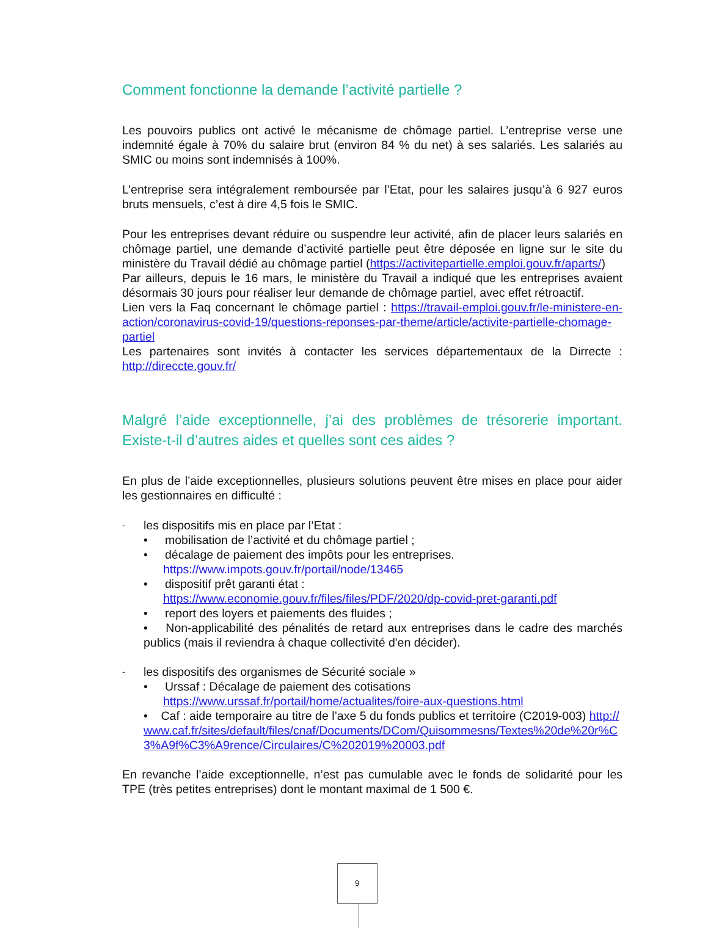Comment fonctionne la demande l’activité partielle ?
Les pouvoirs publics ont activé le mécanisme de chômage partiel. L’entreprise verse une indemnité égale à 70% du salaire brut (environ 84 % du net) à ses salariés. Les salariés au SMIC ou moins sont indemnisés à 100%.
L’entreprise sera intégralement remboursée par l’Etat, pour les salaires jusqu’à 6 927 euros bruts mensuels, c’est à dire 4,5 fois le SMIC.
Pour les entreprises devant réduire ou suspendre leur activité, afin de placer leurs salariés en chômage partiel, une demande d’activité partielle peut être déposée en ligne sur le site du ministère du Travail dédié au chômage partiel (https://activitepartielle.emploi.gouv.fr/aparts/)
Par ailleurs, depuis le 16 mars, le ministère du Travail a indiqué que les entreprises avaient désormais 30 jours pour réaliser leur demande de chômage partiel, avec effet rétroactif.
Lien vers la Faq concernant le chômage partiel : https://travail-emploi.gouv.fr/le-ministere-en-action/coronavirus-covid-19/questions-reponses-par-theme/article/activite-partielle-chomage-partiel
Les partenaires sont invités à contacter les services départementaux de la Dirrecte : http://direccte.gouv.fr/
Malgré l’aide exceptionnelle, j’ai des problèmes de trésorerie important. Existe-t-il d’autres aides et quelles sont ces aides ?
En plus de l’aide exceptionnelles, plusieurs solutions peuvent être mises en place pour aider les gestionnaires en difficulté :
- les dispositifs mis en place par l’Etat :
• mobilisation de l’activité et du chômage partiel ;
• décalage de paiement des impôts pour les entreprises.
https://www.impots.gouv.fr/portail/node/13465
• dispositif prêt garanti état :
https://www.economie.gouv.fr/files/files/PDF/2020/dp-covid-pret-garanti.pdf
• report des loyers et paiements des fluides ;
• Non-applicabilité des pénalités de retard aux entreprises dans le cadre des marchés publics (mais il reviendra à chaque collectivité d'en décider).
- les dispositifs des organismes de Sécurité sociale »
• Urssaf : Décalage de paiement des cotisations
https://www.urssaf.fr/portail/home/actualites/foire-aux-questions.html
• Caf : aide temporaire au titre de l’axe 5 du fonds publics et territoire (C2019-003) http://www.caf.fr/sites/default/files/cnaf/Documents/DCom/Quisommesns/Textes%20de%20r%C3%A9f%C3%A9rence/Circulaires/C%202019%20003.pdf
En revanche l’aide exceptionnelle, n’est pas cumulable avec le fonds de solidarité pour les TPE (très petites entreprises) dont le montant maximal de 1 500 €.
9